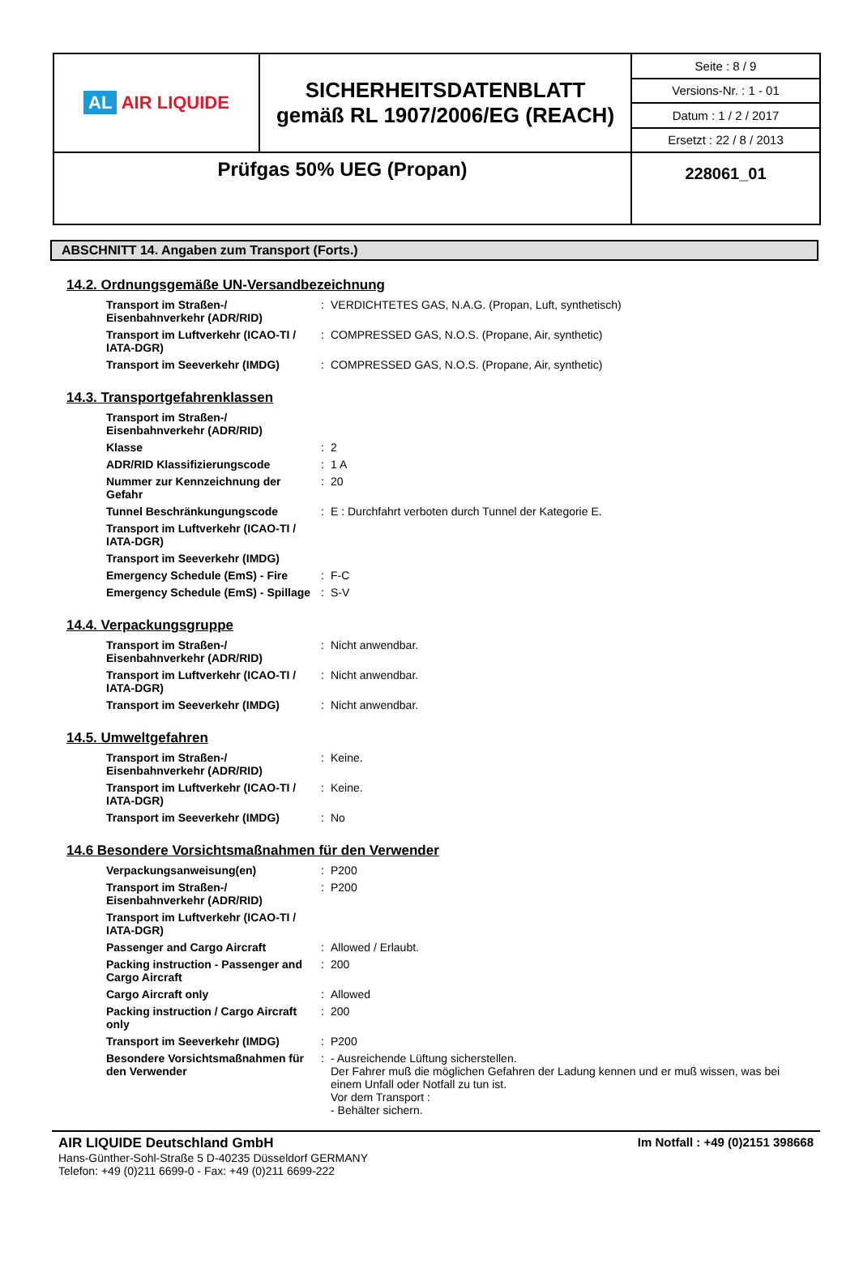| AL AIR LIQUIDE | SICHERHEITSDATENBLATT gemäß RL 1907/2006/EG (REACH) | Seite : 8 / 9 |
| | | Versions-Nr. : 1 - 01 |
| | | Datum : 1 / 2 / 2017 |
| | | Ersetzt : 22 / 8 / 2013 |
| Prüfgas 50% UEG (Propan) | | 228061_01 |
ABSCHNITT 14. Angaben zum Transport (Forts.)
14.2. Ordnungsgemäße UN-Versandbezeichnung
| Transport im Straßen-/ Eisenbahnverkehr (ADR/RID) | : | VERDICHTETES GAS, N.A.G. (Propan, Luft, synthetisch) |
| Transport im Luftverkehr (ICAO-TI / IATA-DGR) | : | COMPRESSED GAS, N.O.S. (Propane, Air, synthetic) |
| Transport im Seeverkehr (IMDG) | : | COMPRESSED GAS, N.O.S. (Propane, Air, synthetic) |
14.3. Transportgefahrenklassen
| Transport im Straßen-/ Eisenbahnverkehr (ADR/RID) | | |
| Klasse | : | 2 |
| ADR/RID Klassifizierungscode | : | 1 A |
| Nummer zur Kennzeichnung der Gefahr | : | 20 |
| Tunnel Beschränkungungscode | : | E : Durchfahrt verboten durch Tunnel der Kategorie E. |
| Transport im Luftverkehr (ICAO-TI / IATA-DGR) | | |
| Transport im Seeverkehr (IMDG) | | |
| Emergency Schedule (EmS) - Fire | : | F-C |
| Emergency Schedule (EmS) - Spillage | : | S-V |
14.4. Verpackungsgruppe
| Transport im Straßen-/ Eisenbahnverkehr (ADR/RID) | : | Nicht anwendbar. |
| Transport im Luftverkehr (ICAO-TI / IATA-DGR) | : | Nicht anwendbar. |
| Transport im Seeverkehr (IMDG) | : | Nicht anwendbar. |
14.5. Umweltgefahren
| Transport im Straßen-/ Eisenbahnverkehr (ADR/RID) | : | Keine. |
| Transport im Luftverkehr (ICAO-TI / IATA-DGR) | : | Keine. |
| Transport im Seeverkehr (IMDG) | : | No |
14.6 Besondere Vorsichtsmaßnahmen für den Verwender
| Verpackungsanweisung(en) | : | P200 |
| Transport im Straßen-/ Eisenbahnverkehr (ADR/RID) | : | P200 |
| Transport im Luftverkehr (ICAO-TI / IATA-DGR) | | |
| Passenger and Cargo Aircraft | : | Allowed / Erlaubt. |
| Packing instruction - Passenger and Cargo Aircraft | : | 200 |
| Cargo Aircraft only | : | Allowed |
| Packing instruction / Cargo Aircraft only | : | 200 |
| Transport im Seeverkehr (IMDG) | : | P200 |
| Besondere Vorsichtsmaßnahmen für den Verwender | : | - Ausreichende Lüftung sicherstellen. Der Fahrer muß die möglichen Gefahren der Ladung kennen und er muß wissen, was bei einem Unfall oder Notfall zu tun ist. Vor dem Transport : - Behälter sichern. |
AIR LIQUIDE Deutschland GmbH Im Notfall : +49 (0)2151 398668
Hans-Günther-Sohl-Straße 5 D-40235 Düsseldorf GERMANY
Telefon: +49 (0)211 6699-0 - Fax: +49 (0)211 6699-222